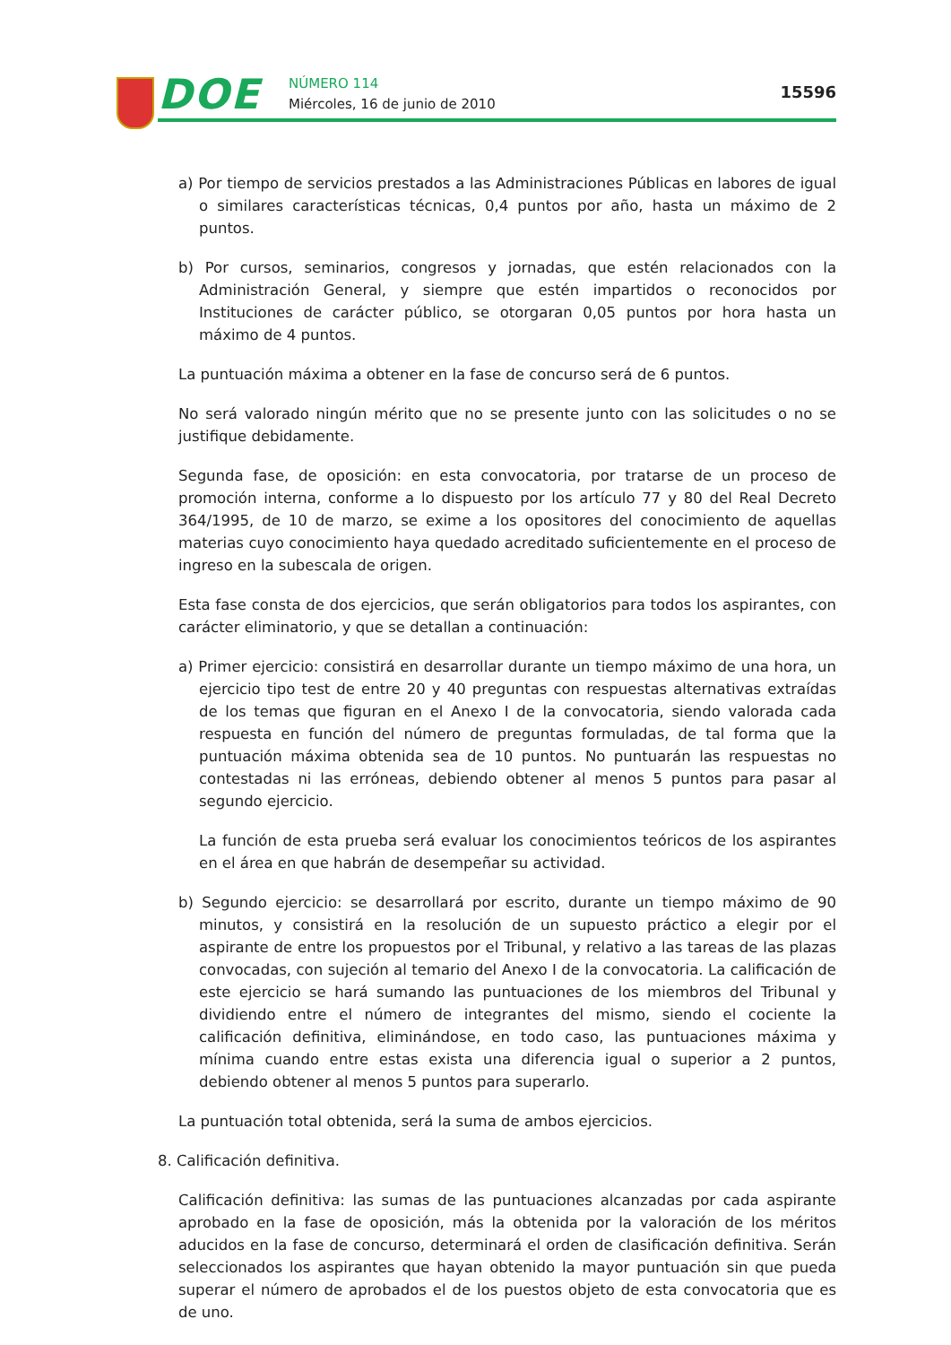DOE NÚMERO 114
Miércoles, 16 de junio de 2010
15596
a) Por tiempo de servicios prestados a las Administraciones Públicas en labores de igual o similares características técnicas, 0,4 puntos por año, hasta un máximo de 2 puntos.
b) Por cursos, seminarios, congresos y jornadas, que estén relacionados con la Administración General, y siempre que estén impartidos o reconocidos por Instituciones de carácter público, se otorgaran 0,05 puntos por hora hasta un máximo de 4 puntos.
La puntuación máxima a obtener en la fase de concurso será de 6 puntos.
No será valorado ningún mérito que no se presente junto con las solicitudes o no se justifique debidamente.
Segunda fase, de oposición: en esta convocatoria, por tratarse de un proceso de promoción interna, conforme a lo dispuesto por los artículo 77 y 80 del Real Decreto 364/1995, de 10 de marzo, se exime a los opositores del conocimiento de aquellas materias cuyo conocimiento haya quedado acreditado suficientemente en el proceso de ingreso en la subescala de origen.
Esta fase consta de dos ejercicios, que serán obligatorios para todos los aspirantes, con carácter eliminatorio, y que se detallan a continuación:
a) Primer ejercicio: consistirá en desarrollar durante un tiempo máximo de una hora, un ejercicio tipo test de entre 20 y 40 preguntas con respuestas alternativas extraídas de los temas que figuran en el Anexo I de la convocatoria, siendo valorada cada respuesta en función del número de preguntas formuladas, de tal forma que la puntuación máxima obtenida sea de 10 puntos. No puntuarán las respuestas no contestadas ni las erróneas, debiendo obtener al menos 5 puntos para pasar al segundo ejercicio.
La función de esta prueba será evaluar los conocimientos teóricos de los aspirantes en el área en que habrán de desempeñar su actividad.
b) Segundo ejercicio: se desarrollará por escrito, durante un tiempo máximo de 90 minutos, y consistirá en la resolución de un supuesto práctico a elegir por el aspirante de entre los propuestos por el Tribunal, y relativo a las tareas de las plazas convocadas, con sujeción al temario del Anexo I de la convocatoria. La calificación de este ejercicio se hará sumando las puntuaciones de los miembros del Tribunal y dividiendo entre el número de integrantes del mismo, siendo el cociente la calificación definitiva, eliminándose, en todo caso, las puntuaciones máxima y mínima cuando entre estas exista una diferencia igual o superior a 2 puntos, debiendo obtener al menos 5 puntos para superarlo.
La puntuación total obtenida, será la suma de ambos ejercicios.
8. Calificación definitiva.
Calificación definitiva: las sumas de las puntuaciones alcanzadas por cada aspirante aprobado en la fase de oposición, más la obtenida por la valoración de los méritos aducidos en la fase de concurso, determinará el orden de clasificación definitiva. Serán seleccionados los aspirantes que hayan obtenido la mayor puntuación sin que pueda superar el número de aprobados el de los puestos objeto de esta convocatoria que es de uno.